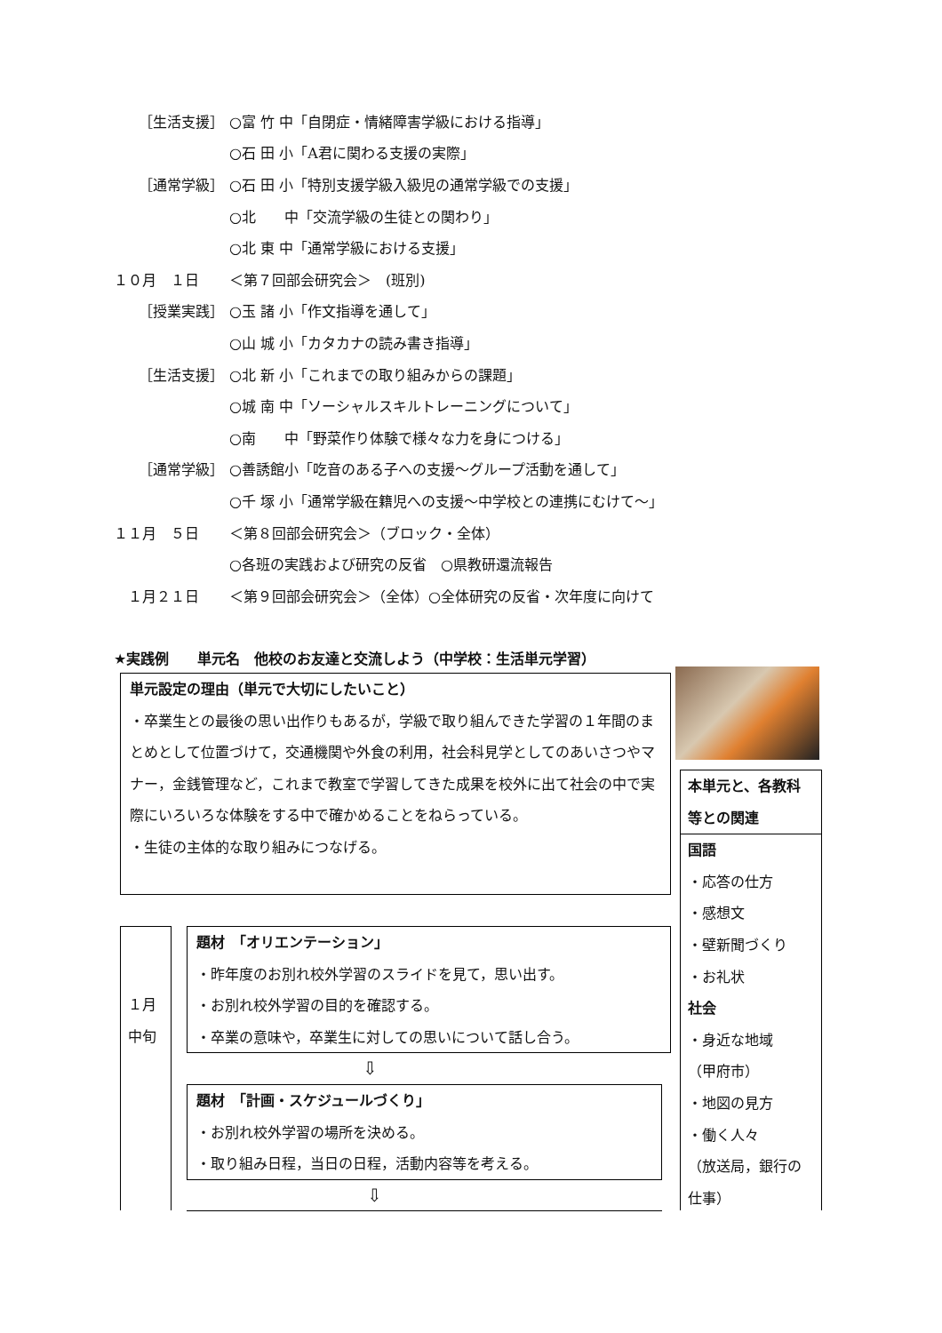［生活支援］ ○富 竹 中「自閉症・情緒障害学級における指導」
○石 田 小「A君に関わる支援の実際」
［通常学級］ ○石 田 小「特別支援学級入級児の通常学級での支援」
○北　　中「交流学級の生徒との関わり」
○北 東 中「通常学級における支援」
１０月　１日 ＜第７回部会研究会＞　(班別)
［授業実践］ ○玉 諸 小「作文指導を通して」
○山 城 小「カタカナの読み書き指導」
［生活支援］ ○北 新 小「これまでの取り組みからの課題」
○城 南 中「ソーシャルスキルトレーニングについて」
○南　　中「野菜作り体験で様々な力を身につける」
［通常学級］ ○善誘館小「吃音のある子への支援～グループ活動を通して」
○千 塚 小「通常学級在籍児への支援～中学校との連携にむけて～」
１１月　５日 ＜第８回部会研究会＞（ブロック・全体）
○各班の実践および研究の反省　○県教研還流報告
　１月２１日 ＜第９回部会研究会＞（全体）○全体研究の反省・次年度に向けて
★実践例　　単元名　他校のお友達と交流しよう（中学校：生活単元学習）
単元設定の理由（単元で大切にしたいこと）
・卒業生との最後の思い出作りもあるが，学級で取り組んできた学習の１年間のまとめとして位置づけて，交通機関や外食の利用，社会科見学としてのあいさつやマナー，金銭管理など，これまで教室で学習してきた成果を校外に出て社会の中で実際にいろいろな体験をする中で確かめることをねらっている。
・生徒の主体的な取り組みにつなげる。
１月
中旬
題材　「オリエンテーション」
・昨年度のお別れ校外学習のスライドを見て，思い出す。
・お別れ校外学習の目的を確認する。
・卒業の意味や，卒業生に対しての思いについて話し合う。
⇩
題材　「計画・スケジュールづくり」
・お別れ校外学習の場所を決める。
・取り組み日程，当日の日程，活動内容等を考える。
⇩
本単元と、各教科等との関連
国語
・応答の仕方
・感想文
・壁新聞づくり
・お礼状
社会
・身近な地域
（甲府市）
・地図の見方
・働く人々
（放送局，銀行の仕事）